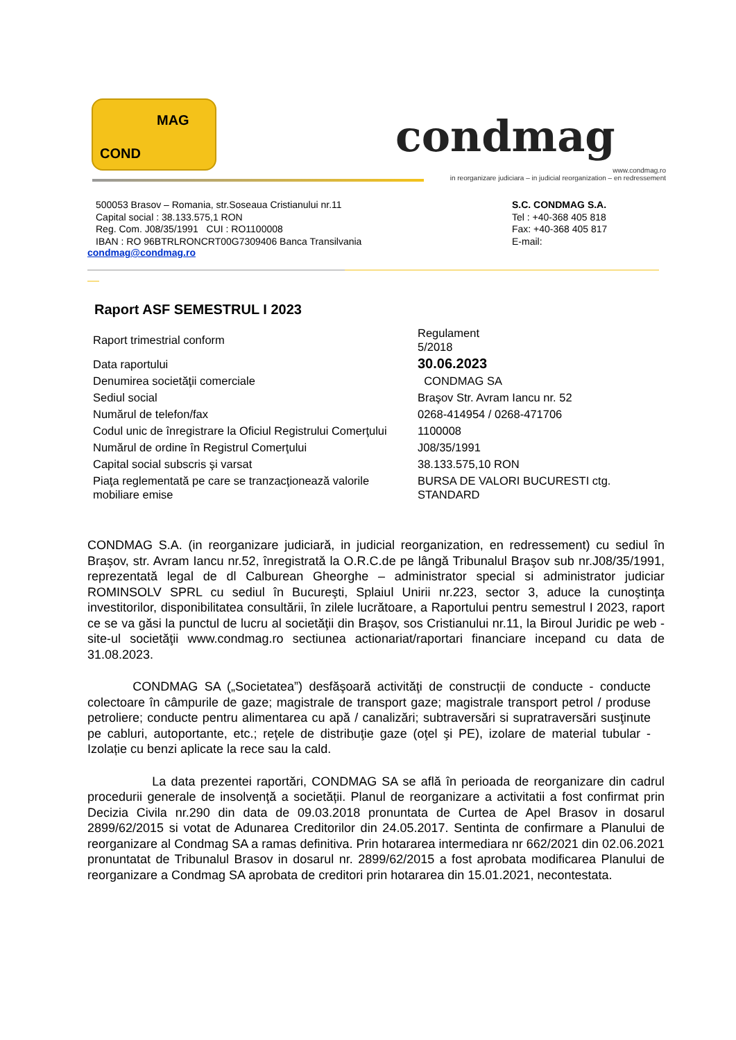MAG
COND
condmag
www.condmag.ro
in reorganizare judiciara – in judicial reorganization – en redressement
500053 Brasov – Romania, str.Soseaua Cristianului nr.11
Capital social : 38.133.575,1 RON
Reg. Com. J08/35/1991 CUI : RO1100008
IBAN : RO 96BTRLRONCRT00G7309406 Banca Transilvania
S.C. CONDMAG S.A.
Tel : +40-368 405 818
Fax: +40-368 405 817
E-mail:
condmag@condmag.ro
Raport ASF SEMESTRUL I 2023
| Raport trimestrial conform | Regulament 5/2018 |
| Data raportului | 30.06.2023 |
| Denumirea societăţii comerciale | CONDMAG SA |
| Sediul social | Braşov Str. Avram Iancu nr. 52 |
| Numărul de telefon/fax | 0268-414954 / 0268-471706 |
| Codul unic de înregistrare la Oficiul Registrului Comerţului | 1100008 |
| Numărul de ordine în Registrul Comerţului | J08/35/1991 |
| Capital social subscris şi varsat | 38.133.575,10 RON |
| Piaţa reglementată pe care se tranzacţionează valorile mobiliare emise | BURSA DE VALORI BUCURESTI ctg. STANDARD |
CONDMAG S.A. (in reorganizare judiciară, in judicial reorganization, en redressement) cu sediul în Braşov, str. Avram Iancu nr.52, înregistrată la O.R.C.de pe lângă Tribunalul Braşov sub nr.J08/35/1991, reprezentată legal de dl Calburean Gheorghe – administrator special si administrator judiciar ROMINSOLV SPRL cu sediul în Bucureşti, Splaiul Unirii nr.223, sector 3, aduce la cunoştinţa investitorilor, disponibilitatea consultării, în zilele lucrătoare, a Raportului pentru semestrul I 2023, raport ce se va găsi la punctul de lucru al societăţii din Braşov, sos Cristianului nr.11, la Biroul Juridic pe web - site-ul societăţii www.condmag.ro sectiunea actionariat/raportari financiare incepand cu data de 31.08.2023.
CONDMAG SA („Societatea”) desfăşoară activităţi de construcții de conducte - conducte colectoare în câmpurile de gaze; magistrale de transport gaze; magistrale transport petrol / produse petroliere; conducte pentru alimentarea cu apă / canalizări; subtraversări si supratraversări susţinute pe cabluri, autoportante, etc.; reţele de distribuţie gaze (oţel şi PE), izolare de material tubular - Izolație cu benzi aplicate la rece sau la cald.
La data prezentei raportări, CONDMAG SA se află în perioada de reorganizare din cadrul procedurii generale de insolvenţă a societății. Planul de reorganizare a activitatii a fost confirmat prin Decizia Civila nr.290 din data de 09.03.2018 pronuntata de Curtea de Apel Brasov in dosarul 2899/62/2015 si votat de Adunarea Creditorilor din 24.05.2017. Sentinta de confirmare a Planului de reorganizare al Condmag SA a ramas definitiva. Prin hotararea intermediara nr 662/2021 din 02.06.2021 pronuntatat de Tribunalul Brasov in dosarul nr. 2899/62/2015 a fost aprobata modificarea Planului de reorganizare a Condmag SA aprobata de creditori prin hotararea din 15.01.2021, necontestata.